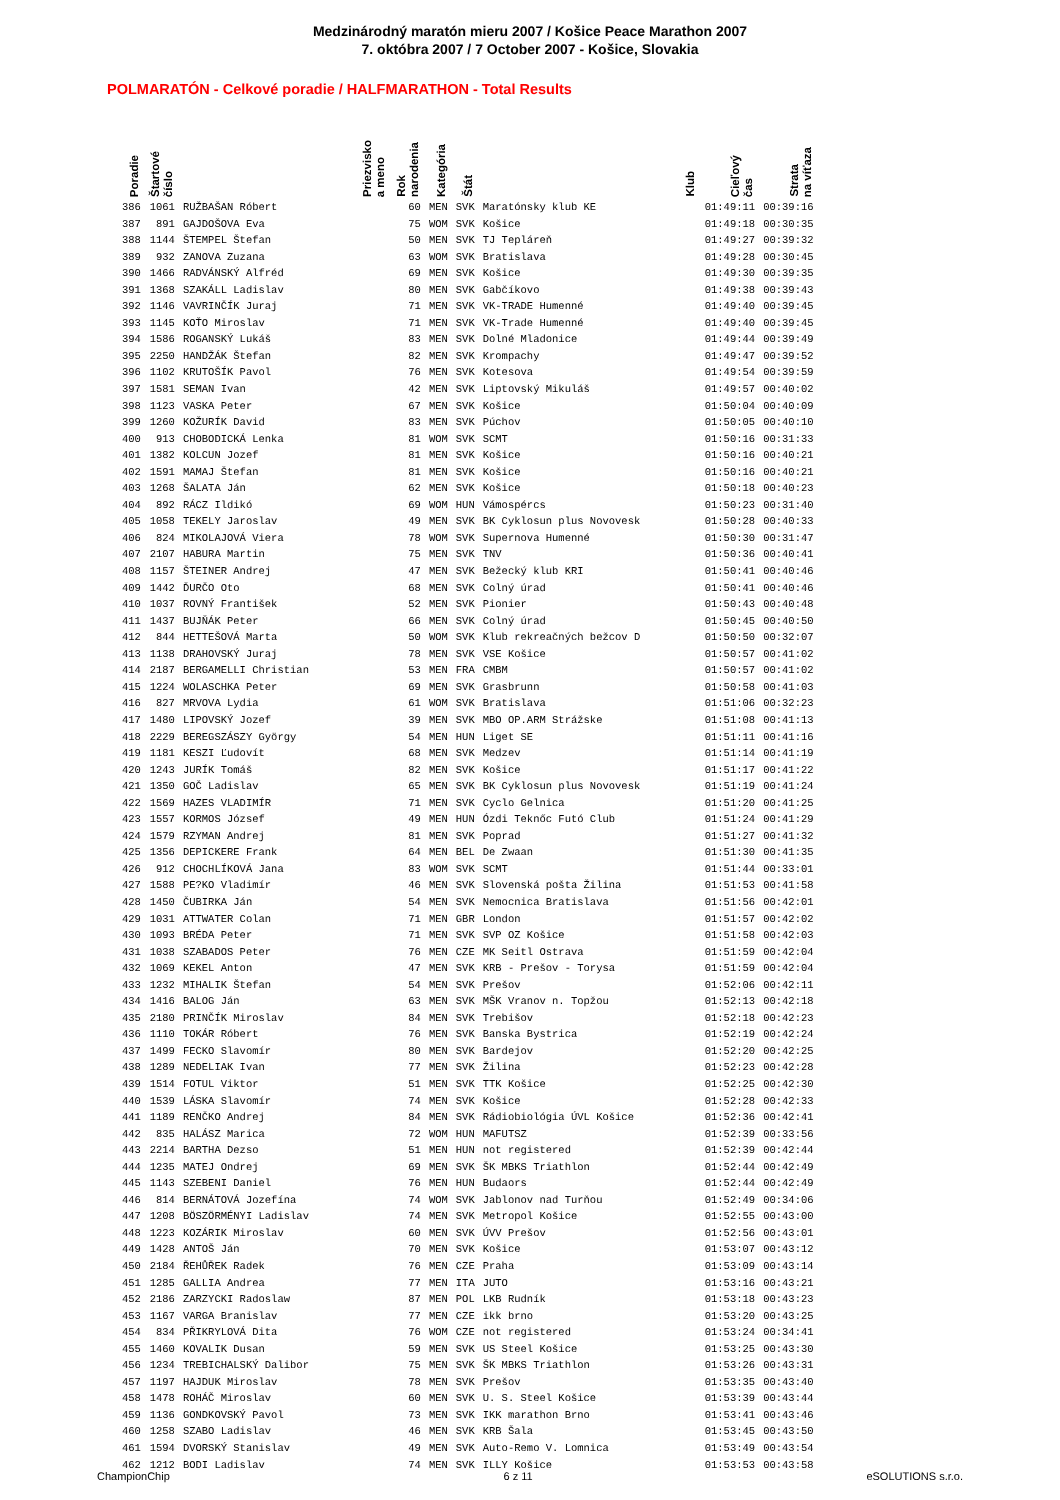Medzinárodný maratón mieru 2007 / Košice Peace Marathon 2007
7. októbra 2007 / 7 October 2007 - Košice, Slovakia
POLMARATÓN - Celkové poradie / HALFMARATHON - Total Results
| Poradie | Štartové číslo | Priezvisko a meno | Rok narodenia | Kategória | Štát | Klub | Cieľový čas | Strata na víťaza |
| --- | --- | --- | --- | --- | --- | --- | --- | --- |
| 386 | 1061 | RUŽBAŠAN Róbert | 60 | MEN | SVK | Maratónsky klub KE | 01:49:11 | 00:39:16 |
| 387 | 891 | GAJDOŠOVA Eva | 75 | WOM | SVK | Košice | 01:49:18 | 00:30:35 |
| 388 | 1144 | ŠTEMPEL Štefan | 50 | MEN | SVK | TJ Tepláreň | 01:49:27 | 00:39:32 |
| 389 | 932 | ZANOVA Zuzana | 63 | WOM | SVK | Bratislava | 01:49:28 | 00:30:45 |
| 390 | 1466 | RADVÁNSKÝ Alfréd | 69 | MEN | SVK | Košice | 01:49:30 | 00:39:35 |
| 391 | 1368 | SZAKÁLL Ladislav | 80 | MEN | SVK | Gabčíkovo | 01:49:38 | 00:39:43 |
| 392 | 1146 | VAVRINČÍK Juraj | 71 | MEN | SVK | VK-TRADE Humenné | 01:49:40 | 00:39:45 |
| 393 | 1145 | KOŤO Miroslav | 71 | MEN | SVK | VK-Trade Humenné | 01:49:40 | 00:39:45 |
| 394 | 1586 | ROGANSKÝ Lukáš | 83 | MEN | SVK | Dolné Mladonice | 01:49:44 | 00:39:49 |
| 395 | 2250 | HANDŽÁK Štefan | 82 | MEN | SVK | Krompachy | 01:49:47 | 00:39:52 |
| 396 | 1102 | KRUTOŠÍK Pavol | 76 | MEN | SVK | Kotesova | 01:49:54 | 00:39:59 |
| 397 | 1581 | SEMAN Ivan | 42 | MEN | SVK | Liptovský Mikuláš | 01:49:57 | 00:40:02 |
| 398 | 1123 | VASKA Peter | 67 | MEN | SVK | Košice | 01:50:04 | 00:40:09 |
| 399 | 1260 | KOŽURÍK David | 83 | MEN | SVK | Púchov | 01:50:05 | 00:40:10 |
| 400 | 913 | CHOBODICKÁ Lenka | 81 | WOM | SVK | SCMT | 01:50:16 | 00:31:33 |
| 401 | 1382 | KOLCUN Jozef | 81 | MEN | SVK | Košice | 01:50:16 | 00:40:21 |
| 402 | 1591 | MAMAJ Štefan | 81 | MEN | SVK | Košice | 01:50:16 | 00:40:21 |
| 403 | 1268 | ŠALATA Ján | 62 | MEN | SVK | Košice | 01:50:18 | 00:40:23 |
| 404 | 892 | RÁCZ Ildikó | 69 | WOM | HUN | Vámospércs | 01:50:23 | 00:31:40 |
| 405 | 1058 | TEKELY Jaroslav | 49 | MEN | SVK | BK Cyklosun plus Novovesk | 01:50:28 | 00:40:33 |
| 406 | 824 | MIKOLAJOVÁ Viera | 78 | WOM | SVK | Supernova Humenné | 01:50:30 | 00:31:47 |
| 407 | 2107 | HABURA Martin | 75 | MEN | SVK | TNV | 01:50:36 | 00:40:41 |
| 408 | 1157 | ŠTEINER Andrej | 47 | MEN | SVK | Bežecký klub KRI | 01:50:41 | 00:40:46 |
| 409 | 1442 | ĎURČO Oto | 68 | MEN | SVK | Colný úrad | 01:50:41 | 00:40:46 |
| 410 | 1037 | ROVNÝ František | 52 | MEN | SVK | Pionier | 01:50:43 | 00:40:48 |
| 411 | 1437 | BUJŇÁK Peter | 66 | MEN | SVK | Colný úrad | 01:50:45 | 00:40:50 |
| 412 | 844 | HETTEŠOVÁ Marta | 50 | WOM | SVK | Klub rekreačných bežcov D | 01:50:50 | 00:32:07 |
| 413 | 1138 | DRAHOVSKÝ Juraj | 78 | MEN | SVK | VSE Košice | 01:50:57 | 00:41:02 |
| 414 | 2187 | BERGAMELLI Christian | 53 | MEN | FRA | CMBM | 01:50:57 | 00:41:02 |
| 415 | 1224 | WOLASCHKA Peter | 69 | MEN | SVK | Grasbrunn | 01:50:58 | 00:41:03 |
| 416 | 827 | MRVOVA Lydia | 61 | WOM | SVK | Bratislava | 01:51:06 | 00:32:23 |
| 417 | 1480 | LIPOVSKÝ Jozef | 39 | MEN | SVK | MBO OP.ARM Strážske | 01:51:08 | 00:41:13 |
| 418 | 2229 | BEREGSZÁSZY György | 54 | MEN | HUN | Liget SE | 01:51:11 | 00:41:16 |
| 419 | 1181 | KESZI Ľudovít | 68 | MEN | SVK | Medzev | 01:51:14 | 00:41:19 |
| 420 | 1243 | JURÍK Tomáš | 82 | MEN | SVK | Košice | 01:51:17 | 00:41:22 |
| 421 | 1350 | GOČ Ladislav | 65 | MEN | SVK | BK Cyklosun plus Novovesk | 01:51:19 | 00:41:24 |
| 422 | 1569 | HAZES VLADIMÍR | 71 | MEN | SVK | Cyclo Gelnica | 01:51:20 | 00:41:25 |
| 423 | 1557 | KORMOS József | 49 | MEN | HUN | Ózdi Teknőc Futó Club | 01:51:24 | 00:41:29 |
| 424 | 1579 | RZYMAN Andrej | 81 | MEN | SVK | Poprad | 01:51:27 | 00:41:32 |
| 425 | 1356 | DEPICKERE Frank | 64 | MEN | BEL | De Zwaan | 01:51:30 | 00:41:35 |
| 426 | 912 | CHOCHLÍKOVÁ Jana | 83 | WOM | SVK | SCMT | 01:51:44 | 00:33:01 |
| 427 | 1588 | PE?KO Vladimír | 46 | MEN | SVK | Slovenská pošta Žilina | 01:51:53 | 00:41:58 |
| 428 | 1450 | ČUBIRKA Ján | 54 | MEN | SVK | Nemocnica Bratislava | 01:51:56 | 00:42:01 |
| 429 | 1031 | ATTWATER Colan | 71 | MEN | GBR | London | 01:51:57 | 00:42:02 |
| 430 | 1093 | BRÉDA Peter | 71 | MEN | SVK | SVP OZ Košice | 01:51:58 | 00:42:03 |
| 431 | 1038 | SZABADOS Peter | 76 | MEN | CZE | MK Seitl Ostrava | 01:51:59 | 00:42:04 |
| 432 | 1069 | KEKEL Anton | 47 | MEN | SVK | KRB - Prešov - Torysa | 01:51:59 | 00:42:04 |
| 433 | 1232 | MIHALIK Štefan | 54 | MEN | SVK | Prešov | 01:52:06 | 00:42:11 |
| 434 | 1416 | BALOG Ján | 63 | MEN | SVK | MŠK Vranov n. Topžou | 01:52:13 | 00:42:18 |
| 435 | 2180 | PRINČÍK Miroslav | 84 | MEN | SVK | Trebišov | 01:52:18 | 00:42:23 |
| 436 | 1110 | TOKÁR Róbert | 76 | MEN | SVK | Banska Bystrica | 01:52:19 | 00:42:24 |
| 437 | 1499 | FECKO Slavomír | 80 | MEN | SVK | Bardejov | 01:52:20 | 00:42:25 |
| 438 | 1289 | NEDELIAK Ivan | 77 | MEN | SVK | Žilina | 01:52:23 | 00:42:28 |
| 439 | 1514 | FOTUL Viktor | 51 | MEN | SVK | TTK Košice | 01:52:25 | 00:42:30 |
| 440 | 1539 | LÁSKA Slavomír | 74 | MEN | SVK | Košice | 01:52:28 | 00:42:33 |
| 441 | 1189 | RENČKO Andrej | 84 | MEN | SVK | Rádiobiológia ÚVL Košice | 01:52:36 | 00:42:41 |
| 442 | 835 | HALÁSZ Marica | 72 | WOM | HUN | MAFUTSZ | 01:52:39 | 00:33:56 |
| 443 | 2214 | BARTHA Dezso | 51 | MEN | HUN | not registered | 01:52:39 | 00:42:44 |
| 444 | 1235 | MATEJ Ondrej | 69 | MEN | SVK | ŠK MBKS Triathlon | 01:52:44 | 00:42:49 |
| 445 | 1143 | SZEBENI Daniel | 76 | MEN | HUN | Budaors | 01:52:44 | 00:42:49 |
| 446 | 814 | BERNÁTOVÁ Jozefína | 74 | WOM | SVK | Jablonov nad Turňou | 01:52:49 | 00:34:06 |
| 447 | 1208 | BÖSZÖRMÉNYI Ladislav | 74 | MEN | SVK | Metropol Košice | 01:52:55 | 00:43:00 |
| 448 | 1223 | KOZÁRIK Miroslav | 60 | MEN | SVK | ÚVV Prešov | 01:52:56 | 00:43:01 |
| 449 | 1428 | ANTOŠ Ján | 70 | MEN | SVK | Košice | 01:53:07 | 00:43:12 |
| 450 | 2184 | ŘEHŮŘEK Radek | 76 | MEN | CZE | Praha | 01:53:09 | 00:43:14 |
| 451 | 1285 | GALLIA Andrea | 77 | MEN | ITA | JUTO | 01:53:16 | 00:43:21 |
| 452 | 2186 | ZARZYCKI Radoslaw | 87 | MEN | POL | LKB Rudník | 01:53:18 | 00:43:23 |
| 453 | 1167 | VARGA Branislav | 77 | MEN | CZE | ikk brno | 01:53:20 | 00:43:25 |
| 454 | 834 | PŘIKRYLOVÁ Dita | 76 | WOM | CZE | not registered | 01:53:24 | 00:34:41 |
| 455 | 1460 | KOVALIK Dusan | 59 | MEN | SVK | US Steel Košice | 01:53:25 | 00:43:30 |
| 456 | 1234 | TREBICHALSKÝ Dalibor | 75 | MEN | SVK | ŠK MBKS Triathlon | 01:53:26 | 00:43:31 |
| 457 | 1197 | HAJDUK Miroslav | 78 | MEN | SVK | Prešov | 01:53:35 | 00:43:40 |
| 458 | 1478 | ROHÁČ Miroslav | 60 | MEN | SVK | U. S. Steel Košice | 01:53:39 | 00:43:44 |
| 459 | 1136 | GONDKOVSKÝ Pavol | 73 | MEN | SVK | IKK marathon Brno | 01:53:41 | 00:43:46 |
| 460 | 1258 | SZABO Ladislav | 46 | MEN | SVK | KRB Šala | 01:53:45 | 00:43:50 |
| 461 | 1594 | DVORSKÝ Stanislav | 49 | MEN | SVK | Auto-Remo V. Lomnica | 01:53:49 | 00:43:54 |
| 462 | 1212 | BODI Ladislav | 74 | MEN | SVK | ILLY Košice | 01:53:53 | 00:43:58 |
ChampionChip 6 z 11 eSOLUTIONS s.r.o.